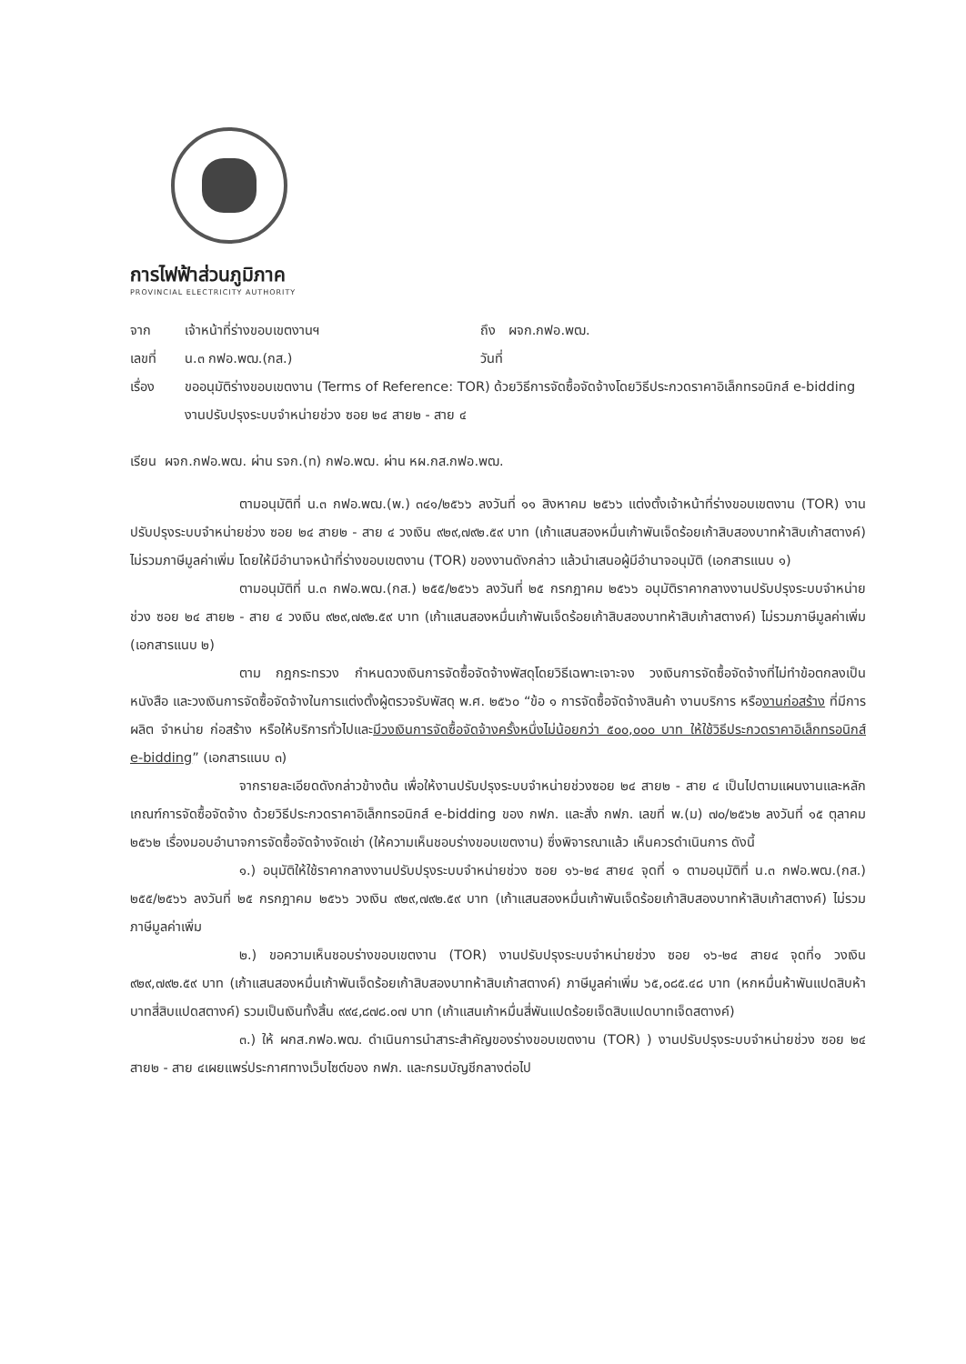การไฟฟ้าส่วนภูมิภาค
PROVINCIAL ELECTRICITY AUTHORITY
จาก เจ้าหน้าที่ร่างขอบเขตงานฯ ถึง ผจก.กฟอ.พฒ.
เลขที่ น.๓ กฟอ.พฒ.(กส.) วันที่
เรื่อง ขออนุมัติร่างขอบเขตงาน (Terms of Reference: TOR) ด้วยวิธีการจัดซื้อจัดจ้างโดยวิธีประกวดราคาอิเล็กทรอนิกส์ e-bidding งานปรับปรุงระบบจำหน่ายช่วง ซอย ๒๔ สาย๒ - สาย ๔
เรียน ผจก.กฟอ.พฒ. ผ่าน รจก.(ท) กฟอ.พฒ. ผ่าน หผ.กส.กฟอ.พฒ.
ตามอนุมัติที่ น.๓ กฟอ.พฒ.(พ.) ๓๔๑/๒๕๖๖ ลงวันที่ ๑๑ สิงหาคม ๒๕๖๖ แต่งตั้งเจ้าหน้าที่ร่างขอบเขตงาน (TOR) งานปรับปรุงระบบจำหน่ายช่วง ซอย ๒๔ สาย๒ - สาย ๔ วงเงิน ๙๒๙,๗๙๒.๕๙ บาท (เก้าแสนสองหมื่นเก้าพันเจ็ดร้อยเก้าสิบสองบาทห้าสิบเก้าสตางค์) ไม่รวมภาษีมูลค่าเพิ่ม โดยให้มีอำนาจหน้าที่ร่างขอบเขตงาน (TOR) ของงานดังกล่าว แล้วนำเสนอผู้มีอำนาจอนุมัติ (เอกสารแนบ ๑)
ตามอนุมัติที่ น.๓ กฟอ.พฒ.(กส.) ๒๕๕/๒๕๖๖ ลงวันที่ ๒๕ กรกฎาคม ๒๕๖๖ อนุมัติราคากลางงานปรับปรุงระบบจำหน่ายช่วง ซอย ๒๔ สาย๒ - สาย ๔ วงเงิน ๙๒๙,๗๙๒.๕๙ บาท (เก้าแสนสองหมื่นเก้าพันเจ็ดร้อยเก้าสิบสองบาทห้าสิบเก้าสตางค์) ไม่รวมภาษีมูลค่าเพิ่ม (เอกสารแนบ ๒)
ตาม กฎกระทรวง กำหนดวงเงินการจัดซื้อจัดจ้างพัสดุโดยวิธีเฉพาะเจาะจง วงเงินการจัดซื้อจัดจ้างที่ไม่ทำข้อตกลงเป็นหนังสือ และวงเงินการจัดซื้อจัดจ้างในการแต่งตั้งผู้ตรวจรับพัสดุ พ.ศ. ๒๕๖๐ “ข้อ ๑ การจัดซื้อจัดจ้างสินค้า งานบริการ หรืองานก่อสร้าง ที่มีการผลิต จำหน่าย ก่อสร้าง หรือให้บริการทั่วไปและมีวงเงินการจัดซื้อจัดจ้างครั้งหนึ่งไม่น้อยกว่า ๕๐๐,๐๐๐ บาท ให้ใช้วิธีประกวดราคาอิเล็กทรอนิกส์ e-bidding” (เอกสารแนบ ๓)
จากรายละเอียดดังกล่าวข้างต้น เพื่อให้งานปรับปรุงระบบจำหน่ายช่วงซอย ๒๔ สาย๒ - สาย ๔ เป็นไปตามแผนงานและหลักเกณฑ์การจัดซื้อจัดจ้าง ด้วยวิธีประกวดราคาอิเล็กทรอนิกส์ e-bidding ของ กฟภ. และสั่ง กฟภ. เลขที่ พ.(ม) ๗๐/๒๕๖๒ ลงวันที่ ๑๕ ตุลาคม ๒๕๖๒ เรื่องมอบอำนาจการจัดซื้อจัดจ้างจัดเช่า (ให้ความเห็นชอบร่างขอบเขตงาน) ซึ่งพิจารณาแล้ว เห็นควรดำเนินการ ดังนี้
๑.) อนุมัติให้ใช้ราคากลางงานปรับปรุงระบบจำหน่ายช่วง ซอย ๑๖-๒๔ สาย๔ จุดที่ ๑ ตามอนุมัติที่ น.๓ กฟอ.พฒ.(กส.) ๒๕๕/๒๕๖๖ ลงวันที่ ๒๕ กรกฎาคม ๒๕๖๖ วงเงิน ๙๒๙,๗๙๒.๕๙ บาท (เก้าแสนสองหมื่นเก้าพันเจ็ดร้อยเก้าสิบสองบาทห้าสิบเก้าสตางค์) ไม่รวมภาษีมูลค่าเพิ่ม
๒.) ขอความเห็นชอบร่างขอบเขตงาน (TOR) งานปรับปรุงระบบจำหน่ายช่วง ซอย ๑๖-๒๔ สาย๔ จุดที่๑ วงเงิน ๙๒๙,๗๙๒.๕๙ บาท (เก้าแสนสองหมื่นเก้าพันเจ็ดร้อยเก้าสิบสองบาทห้าสิบเก้าสตางค์) ภาษีมูลค่าเพิ่ม ๖๕,๐๘๕.๔๘ บาท (หกหมื่นห้าพันแปดสิบห้าบาทสี่สิบแปดสตางค์) รวมเป็นเงินทั้งสิ้น ๙๙๔,๘๗๘.๐๗ บาท (เก้าแสนเก้าหมื่นสี่พันแปดร้อยเจ็ดสิบแปดบาทเจ็ดสตางค์)
๓.) ให้ ผกส.กฟอ.พฒ. ดำเนินการนำสาระสำคัญของร่างขอบเขตงาน (TOR) ) งานปรับปรุงระบบจำหน่ายช่วง ซอย ๒๔ สาย๒ - สาย ๔เผยแพร่ประกาศทางเว็บไซต์ของ กฟภ. และกรมบัญชีกลางต่อไป